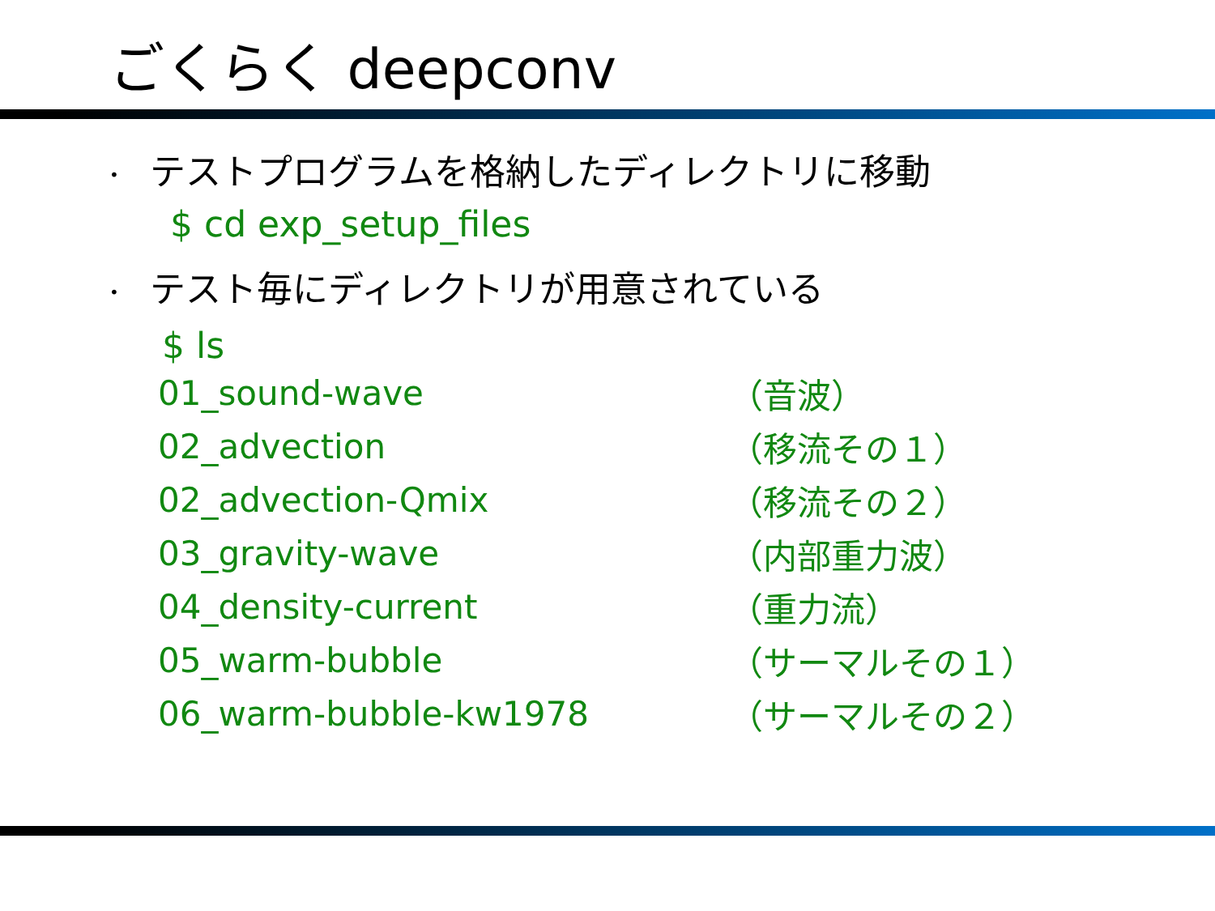ごくらく deepconv
• テストプログラムを格納したディレクトリに移動
$ cd exp_setup_files
• テスト毎にディレクトリが用意されている
$ ls
| 01_sound-wave | （音波） |
| 02_advection | （移流その１） |
| 02_advection-Qmix | （移流その２） |
| 03_gravity-wave | （内部重力波） |
| 04_density-current | （重力流） |
| 05_warm-bubble | （サーマルその１） |
| 06_warm-bubble-kw1978 | （サーマルその２） |